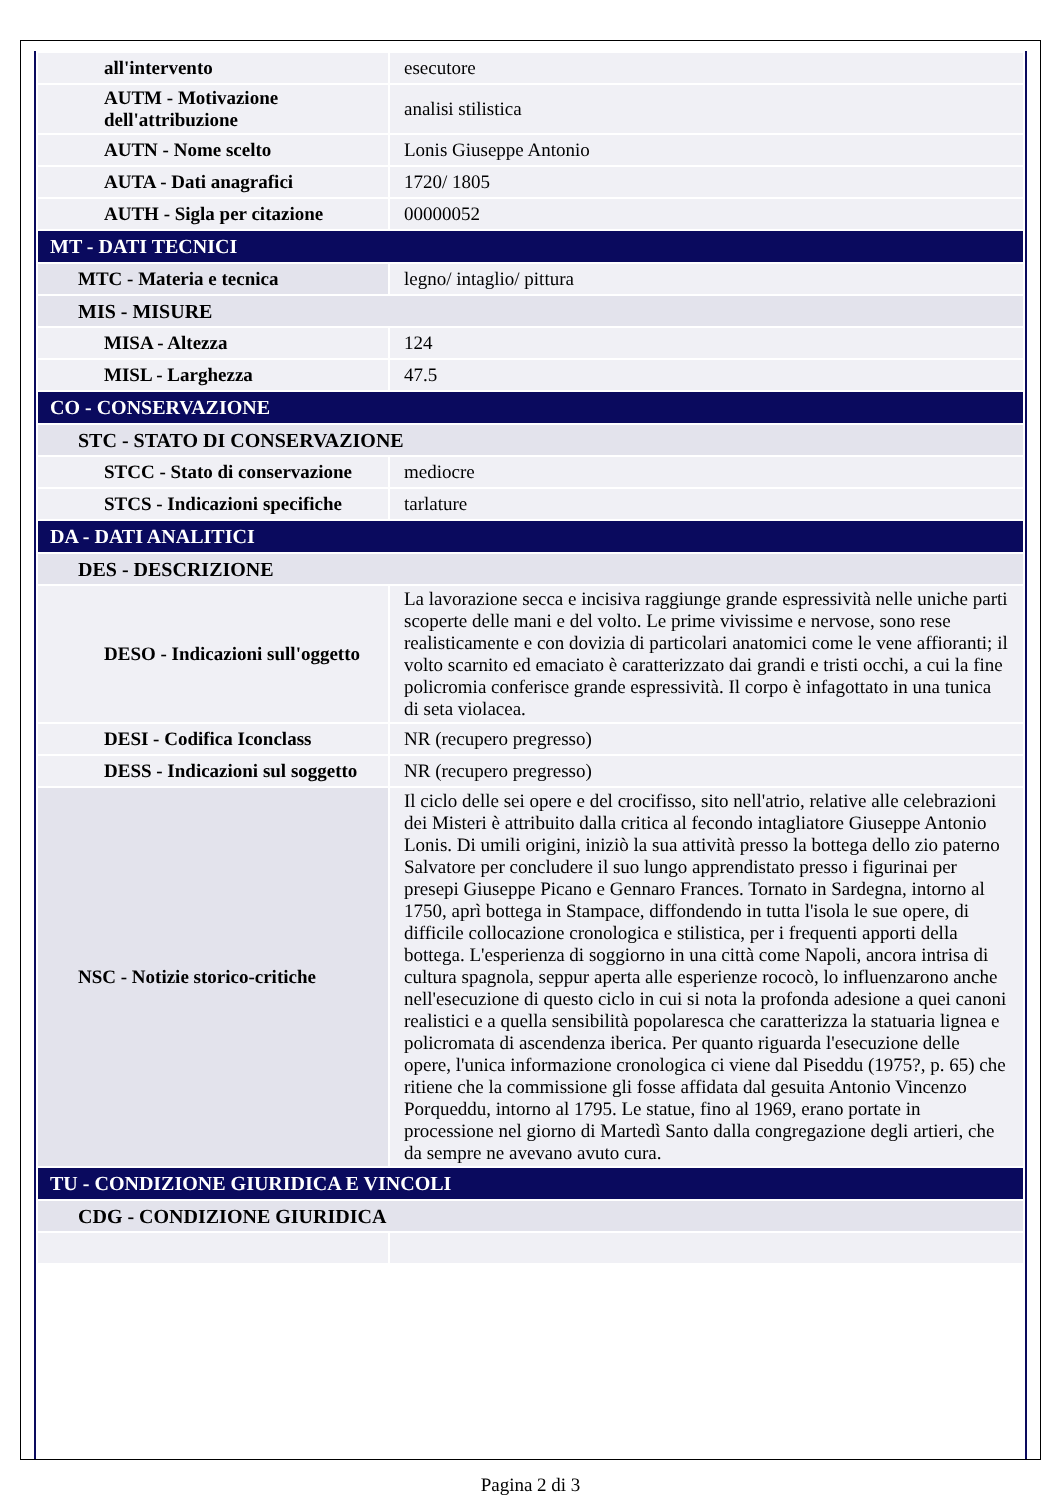| all'intervento | esecutore |
| AUTM - Motivazione dell'attribuzione | analisi stilistica |
| AUTN - Nome scelto | Lonis Giuseppe Antonio |
| AUTA - Dati anagrafici | 1720/ 1805 |
| AUTH - Sigla per citazione | 00000052 |
| MT - DATI TECNICI | |
| MTC - Materia e tecnica | legno/ intaglio/ pittura |
| MIS - MISURE | |
| MISA - Altezza | 124 |
| MISL - Larghezza | 47.5 |
| CO - CONSERVAZIONE | |
| STC - STATO DI CONSERVAZIONE | |
| STCC - Stato di conservazione | mediocre |
| STCS - Indicazioni specifiche | tarlature |
| DA - DATI ANALITICI | |
| DES - DESCRIZIONE | |
| DESO - Indicazioni sull'oggetto | La lavorazione secca e incisiva raggiunge grande espressività nelle uniche parti scoperte delle mani e del volto. Le prime vivissime e nervose, sono rese realisticamente e con dovizia di particolari anatomici come le vene affioranti; il volto scarnito ed emaciato è caratterizzato dai grandi e tristi occhi, a cui la fine policromia conferisce grande espressività. Il corpo è infagottato in una tunica di seta violacea. |
| DESI - Codifica Iconclass | NR (recupero pregresso) |
| DESS - Indicazioni sul soggetto | NR (recupero pregresso) |
| NSC - Notizie storico-critiche | Il ciclo delle sei opere e del crocifisso, sito nell'atrio, relative alle celebrazioni dei Misteri è attribuito dalla critica al fecondo intagliatore Giuseppe Antonio Lonis. Di umili origini, iniziò la sua attività presso la bottega dello zio paterno Salvatore per concludere il suo lungo apprendistato presso i figurinai per presepi Giuseppe Picano e Gennaro Frances. Tornato in Sardegna, intorno al 1750, aprì bottega in Stampace, diffondendo in tutta l'isola le sue opere, di difficile collocazione cronologica e stilistica, per i frequenti apporti della bottega. L'esperienza di soggiorno in una città come Napoli, ancora intrisa di cultura spagnola, seppur aperta alle esperienze rococò, lo influenzarono anche nell'esecuzione di questo ciclo in cui si nota la profonda adesione a quei canoni realistici e a quella sensibilità popolaresca che caratterizza la statuaria lignea e policromata di ascendenza iberica. Per quanto riguarda l'esecuzione delle opere, l'unica informazione cronologica ci viene dal Piseddu (1975?, p. 65) che ritiene che la commissione gli fosse affidata dal gesuita Antonio Vincenzo Porqueddu, intorno al 1795. Le statue, fino al 1969, erano portate in processione nel giorno di Martedì Santo dalla congregazione degli artieri, che da sempre ne avevano avuto cura. |
| TU - CONDIZIONE GIURIDICA E VINCOLI | |
| CDG - CONDIZIONE GIURIDICA | |
Pagina 2 di 3